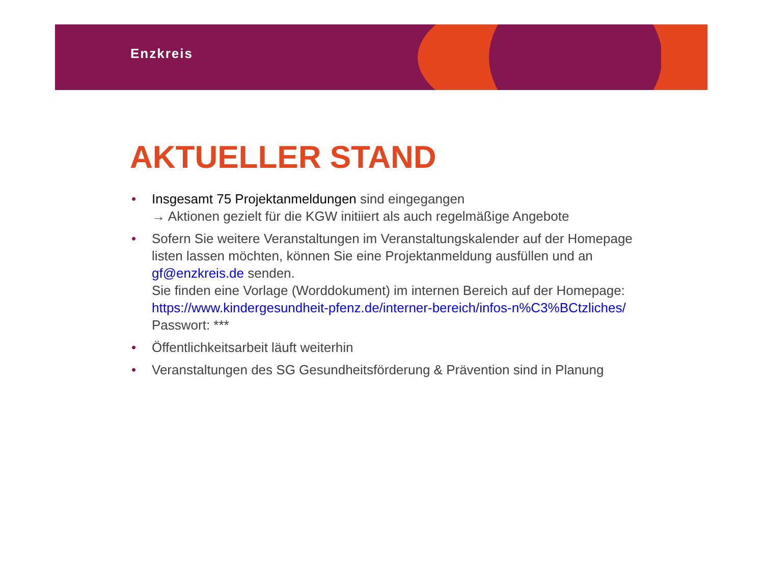Enzkreis
AKTUELLER STAND
• Insgesamt 75 Projektanmeldungen sind eingegangen
→ Aktionen gezielt für die KGW initiiert als auch regelmäßige Angebote
• Sofern Sie weitere Veranstaltungen im Veranstaltungskalender auf der Homepage listen lassen möchten, können Sie eine Projektanmeldung ausfüllen und an gf@enzkreis.de senden.
Sie finden eine Vorlage (Worddokument) im internen Bereich auf der Homepage: https://www.kindergesundheit-pfenz.de/interner-bereich/infos-n%C3%BCtzliches/
Passwort: ***
• Öffentlichkeitsarbeit läuft weiterhin
• Veranstaltungen des SG Gesundheitsförderung & Prävention sind in Planung